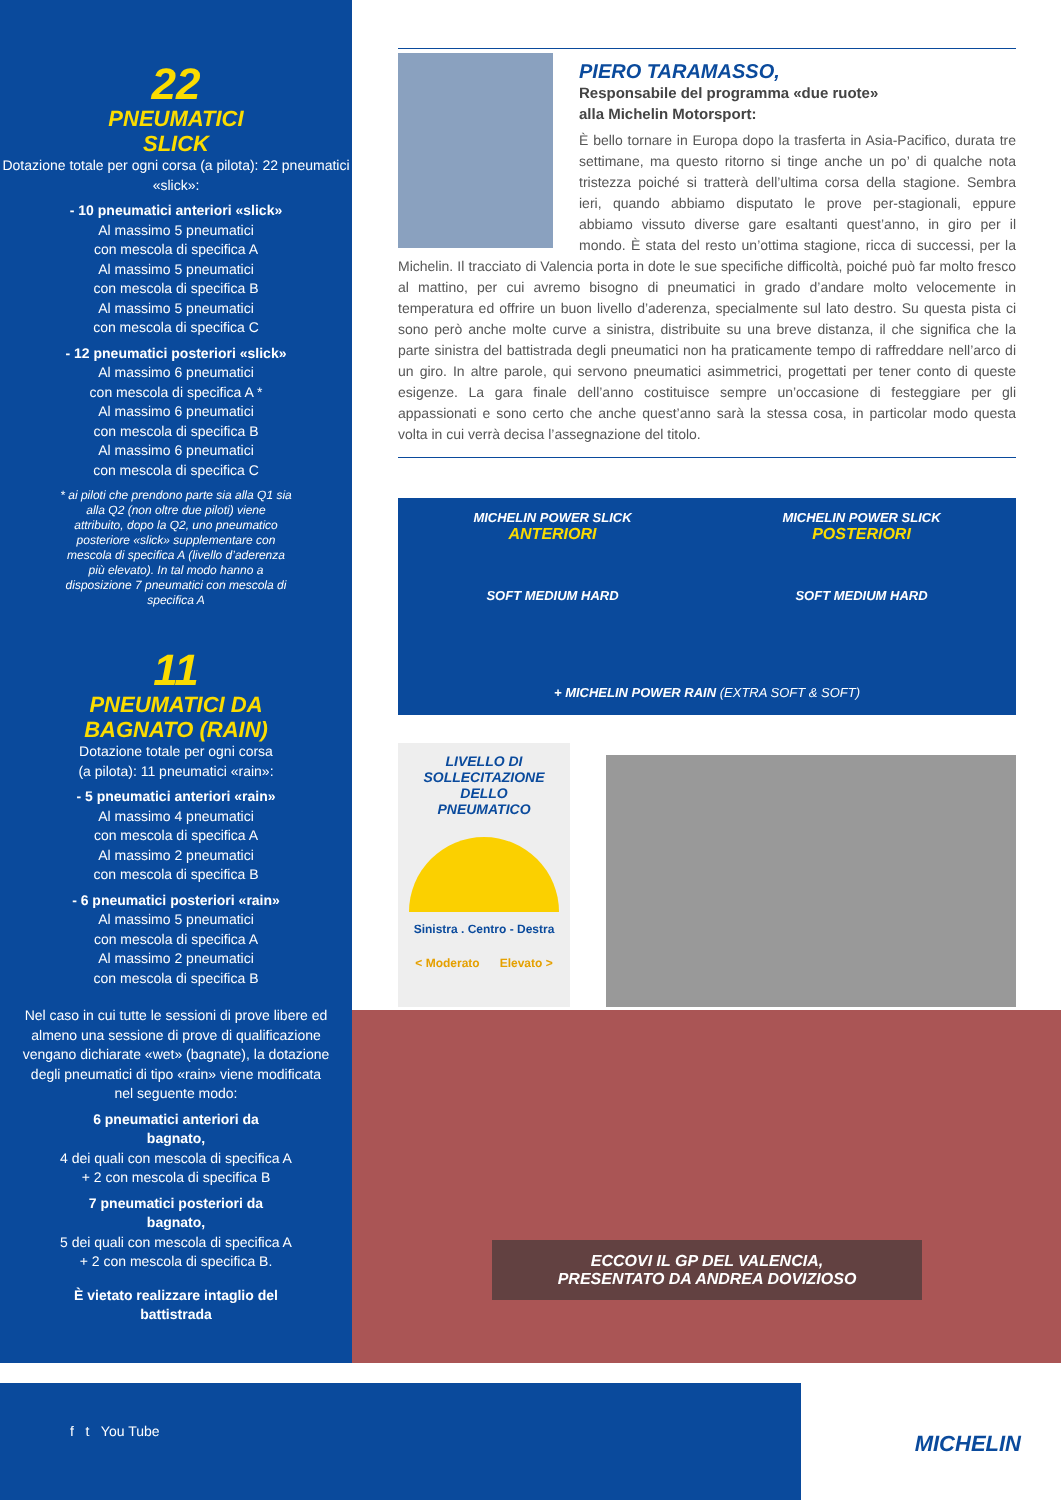22
PNEUMATICI
SLICK
Dotazione totale per ogni corsa (a pilota): 22 pneumatici «slick»:
- 10 pneumatici anteriori «slick»
Al massimo 5 pneumatici
con mescola di specifica A
Al massimo 5 pneumatici
con mescola di specifica B
Al massimo 5 pneumatici
con mescola di specifica C
- 12 pneumatici posteriori «slick»
Al massimo 6 pneumatici
con mescola di specifica A *
Al massimo 6 pneumatici
con mescola di specifica B
Al massimo 6 pneumatici
con mescola di specifica C
* ai piloti che prendono parte sia alla Q1 sia alla Q2 (non oltre due piloti) viene attribuito, dopo la Q2, uno pneumatico posteriore «slick» supplementare con mescola di specifica A (livello d’aderenza più elevato). In tal modo hanno a disposizione 7 pneumatici con mescola di specifica A
11
PNEUMATICI DA
BAGNATO (RAIN)
Dotazione totale per ogni corsa
(a pilota): 11 pneumatici «rain»:
- 5 pneumatici anteriori «rain»
Al massimo 4 pneumatici
con mescola di specifica A
Al massimo 2 pneumatici
con mescola di specifica B
- 6 pneumatici posteriori «rain»
Al massimo 5 pneumatici
con mescola di specifica A
Al massimo 2 pneumatici
con mescola di specifica B
Nel caso in cui tutte le sessioni di prove libere ed almeno una sessione di prove di qualificazione vengano dichiarate «wet» (bagnate), la dotazione degli pneumatici di tipo «rain» viene modificata nel seguente modo:
6 pneumatici anteriori da
bagnato,
4 dei quali con mescola di specifica A
+ 2 con mescola di specifica B
7 pneumatici posteriori da
bagnato,
5 dei quali con mescola di specifica A
+ 2 con mescola di specifica B.
È vietato realizzare intaglio del
battistrada
PIERO TARAMASSO,
Responsabile del programma «due ruote»
alla Michelin Motorsport:
È bello tornare in Europa dopo la trasferta in Asia-Pacifico, durata tre settimane, ma questo ritorno si tinge anche un po’ di qualche nota tristezza poiché si tratterà dell’ultima corsa della stagione. Sembra ieri, quando abbiamo disputato le prove per-stagionali, eppure abbiamo vissuto diverse gare esaltanti quest’anno, in giro per il mondo. È stata del resto un’ottima stagione, ricca di successi, per la Michelin. Il tracciato di Valencia porta in dote le sue specifiche difficoltà, poiché può far molto fresco al mattino, per cui avremo bisogno di pneumatici in grado d’andare molto velocemente in temperatura ed offrire un buon livello d’aderenza, specialmente sul lato destro. Su questa pista ci sono però anche molte curve a sinistra, distribuite su una breve distanza, il che significa che la parte sinistra del battistrada degli pneumatici non ha praticamente tempo di raffreddare nell’arco di un giro. In altre parole, qui servono pneumatici asimmetrici, progettati per tener conto di queste esigenze. La gara finale dell’anno costituisce sempre un’occasione di festeggiare per gli appassionati e sono certo che anche quest’anno sarà la stessa cosa, in particolar modo questa volta in cui verrà decisa l’assegnazione del titolo.
MICHELIN POWER SLICK
ANTERIORI
SOFT MEDIUM HARD
MICHELIN POWER SLICK
POSTERIORI
SOFT MEDIUM HARD
+ MICHELIN POWER RAIN (EXTRA SOFT & SOFT)
LIVELLO DI
SOLLECITAZIONE
DELLO
PNEUMATICO
Sinistra . Centro - Destra
< Moderato Elevato >
ECCOVI IL GP DEL VALENCIA,
PRESENTATO DA ANDREA DOVIZIOSO
MICHELIN f t You Tube